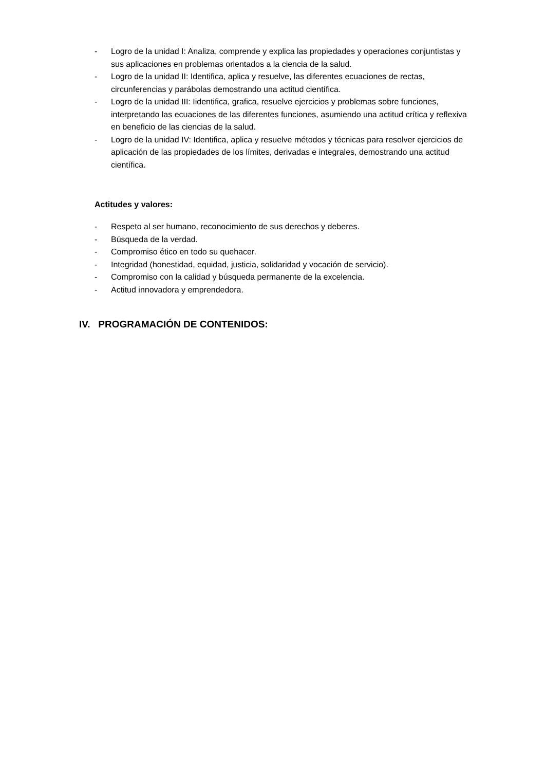- Logro de la unidad I: Analiza, comprende y explica las propiedades y operaciones conjuntistas y sus aplicaciones en problemas orientados a la ciencia de la salud.
- Logro de la unidad II: Identifica, aplica y resuelve, las diferentes ecuaciones de rectas, circunferencias y parábolas demostrando una actitud científica.
- Logro de la unidad III: Iidentifica, grafica, resuelve ejercicios y problemas sobre funciones, interpretando las ecuaciones de las diferentes funciones, asumiendo una actitud crítica y reflexiva en beneficio de las ciencias de la salud.
- Logro de la unidad IV: Identifica, aplica y resuelve métodos y técnicas para resolver ejercicios de aplicación de las propiedades de los límites, derivadas e integrales, demostrando una actitud científica.
Actitudes y valores:
- Respeto al ser humano, reconocimiento de sus derechos y deberes.
- Búsqueda de la verdad.
- Compromiso ético en todo su quehacer.
- Integridad (honestidad, equidad, justicia, solidaridad y vocación de servicio).
- Compromiso con la calidad y búsqueda permanente de la excelencia.
- Actitud innovadora y emprendedora.
IV. PROGRAMACIÓN DE CONTENIDOS: